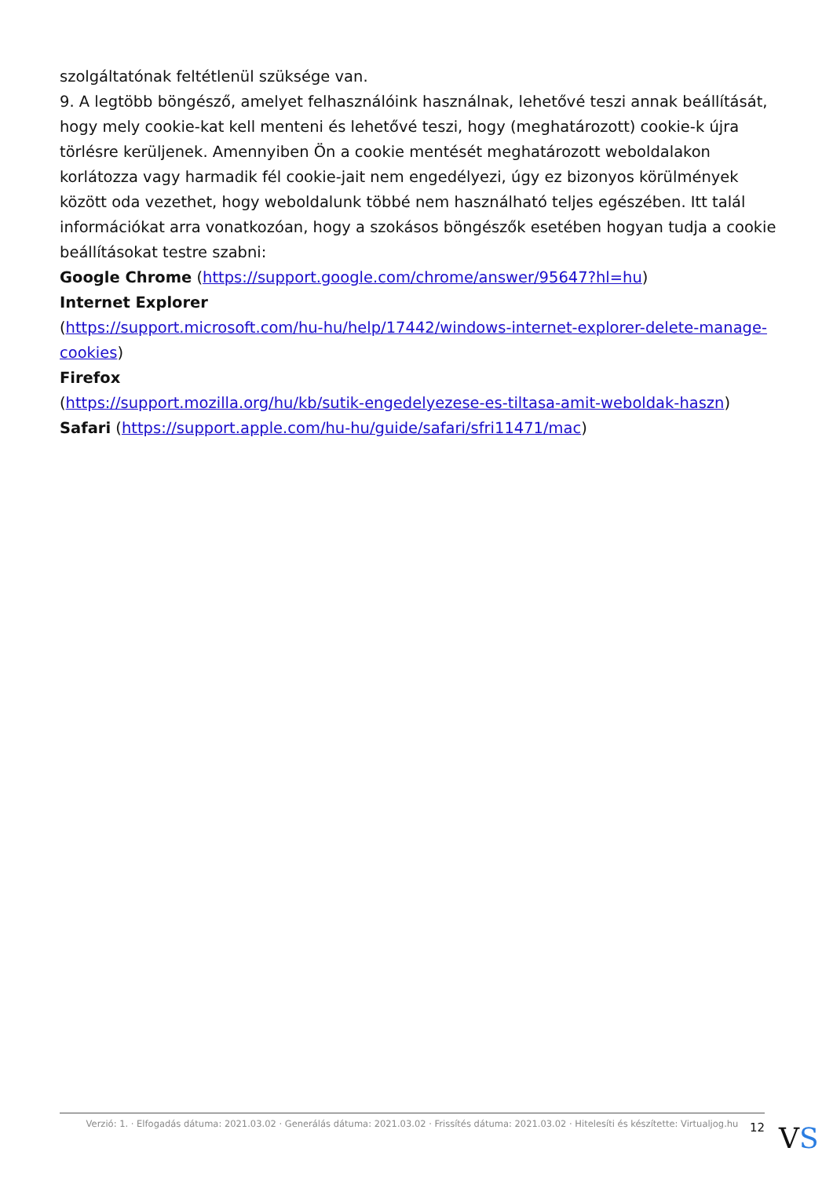szolgáltatónak feltétlenül szüksége van.
9. A legtöbb böngésző, amelyet felhasználóink használnak, lehetővé teszi annak beállítását, hogy mely cookie-kat kell menteni és lehetővé teszi, hogy (meghatározott) cookie-k újra törlésre kerüljenek. Amennyiben Ön a cookie mentését meghatározott weboldalakon korlátozza vagy harmadik fél cookie-jait nem engedélyezi, úgy ez bizonyos körülmények között oda vezethet, hogy weboldalunk többé nem használható teljes egészében. Itt talál információkat arra vonatkozóan, hogy a szokásos böngészők esetében hogyan tudja a cookie beállításokat testre szabni:
Google Chrome (https://support.google.com/chrome/answer/95647?hl=hu)
Internet Explorer
(https://support.microsoft.com/hu-hu/help/17442/windows-internet-explorer-delete-manage-cookies)
Firefox
(https://support.mozilla.org/hu/kb/sutik-engedelyezese-es-tiltasa-amit-weboldak-haszn)
Safari (https://support.apple.com/hu-hu/guide/safari/sfri11471/mac)
Verzió: 1. · Elfogadás dátuma: 2021.03.02 · Generálás dátuma: 2021.03.02 · Frissítés dátuma: 2021.03.02 · Hitelesíti és készítette: Virtualjog.hu
12 VS